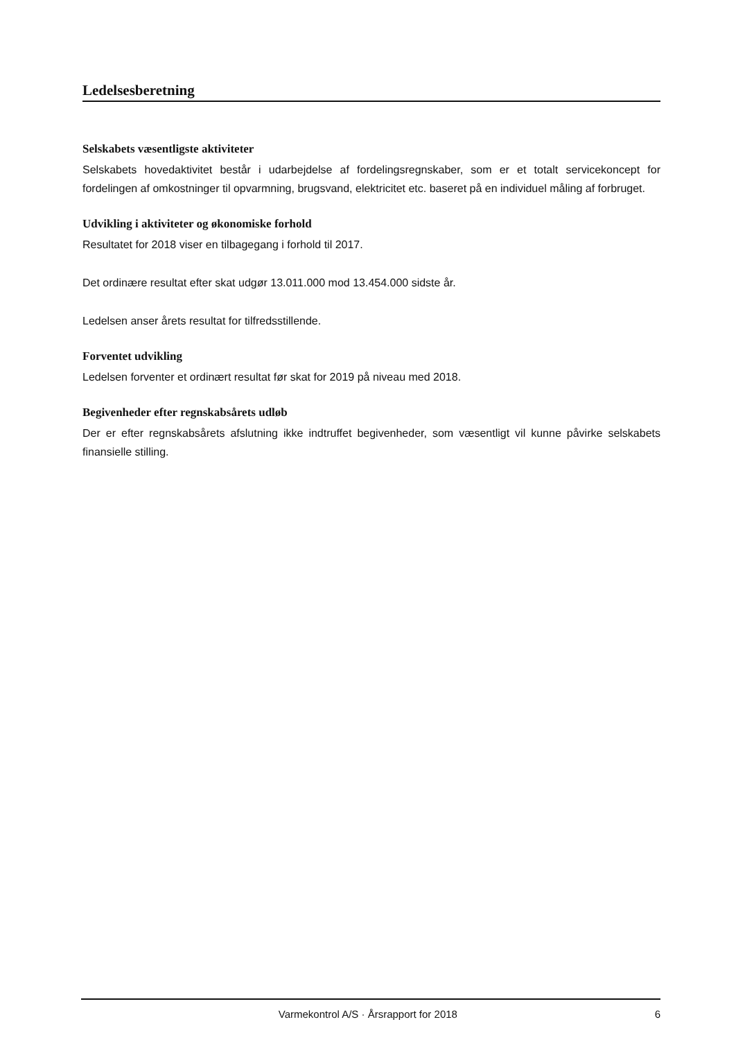Ledelsesberetning
Selskabets væsentligste aktiviteter
Selskabets hovedaktivitet består i udarbejdelse af fordelingsregnskaber, som er et totalt servicekoncept for fordelingen af omkostninger til opvarmning, brugsvand, elektricitet etc. baseret på en individuel måling af forbruget.
Udvikling i aktiviteter og økonomiske forhold
Resultatet for 2018 viser en tilbagegang i forhold til 2017.
Det ordinære resultat efter skat udgør 13.011.000 mod 13.454.000 sidste år.
Ledelsen anser årets resultat for tilfredsstillende.
Forventet udvikling
Ledelsen forventer et ordinært resultat før skat for 2019 på niveau med 2018.
Begivenheder efter regnskabsårets udløb
Der er efter regnskabsårets afslutning ikke indtruffet begivenheder, som væsentligt vil kunne påvirke selskabets finansielle stilling.
Varmekontrol A/S · Årsrapport for 2018 6